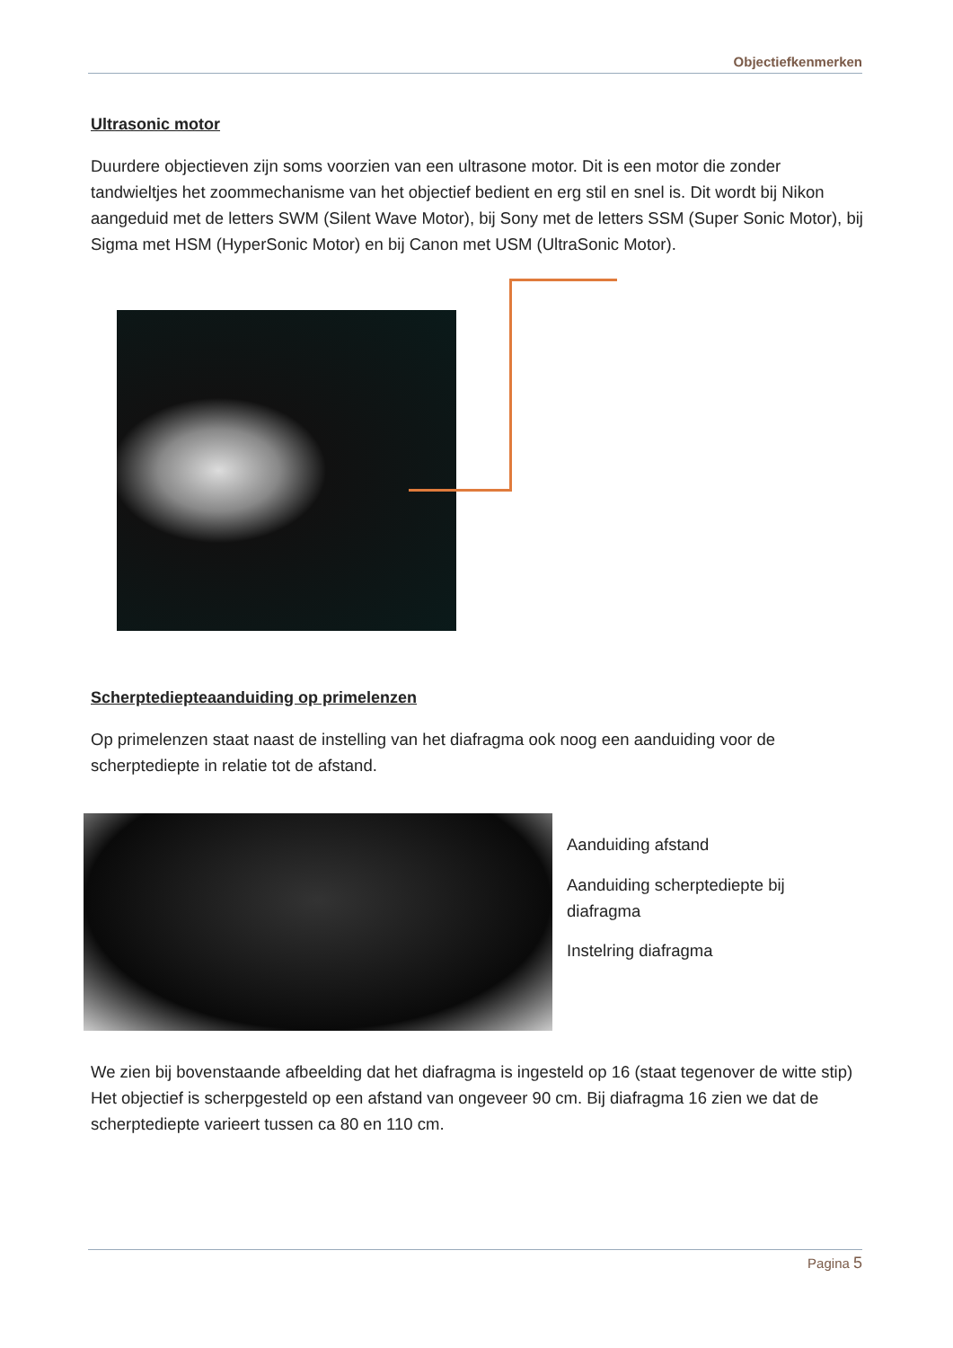Objectiefkenmerken
Ultrasonic motor
Duurdere objectieven zijn soms voorzien van een ultrasone motor. Dit is een motor die zonder tandwieltjes het zoommechanisme van het objectief bedient en erg stil en snel is. Dit wordt bij Nikon aangeduid met de letters SWM (Silent Wave Motor), bij Sony met de letters SSM (Super Sonic Motor), bij Sigma met HSM (HyperSonic Motor) en bij Canon met USM (UltraSonic Motor).
Scherptediepteaanduiding op primelenzen
Op primelenzen staat naast de instelling van het diafragma ook noog een aanduiding voor de scherptediepte in relatie tot de afstand.
Aanduiding afstand
Aanduiding scherptediepte bij diafragma
Instelring diafragma
We zien bij bovenstaande afbeelding dat het diafragma is ingesteld op 16 (staat tegenover de witte stip) Het objectief is scherpgesteld op een afstand van ongeveer 90 cm. Bij diafragma 16 zien we dat de scherptediepte varieert tussen ca 80 en 110 cm.
Pagina 5